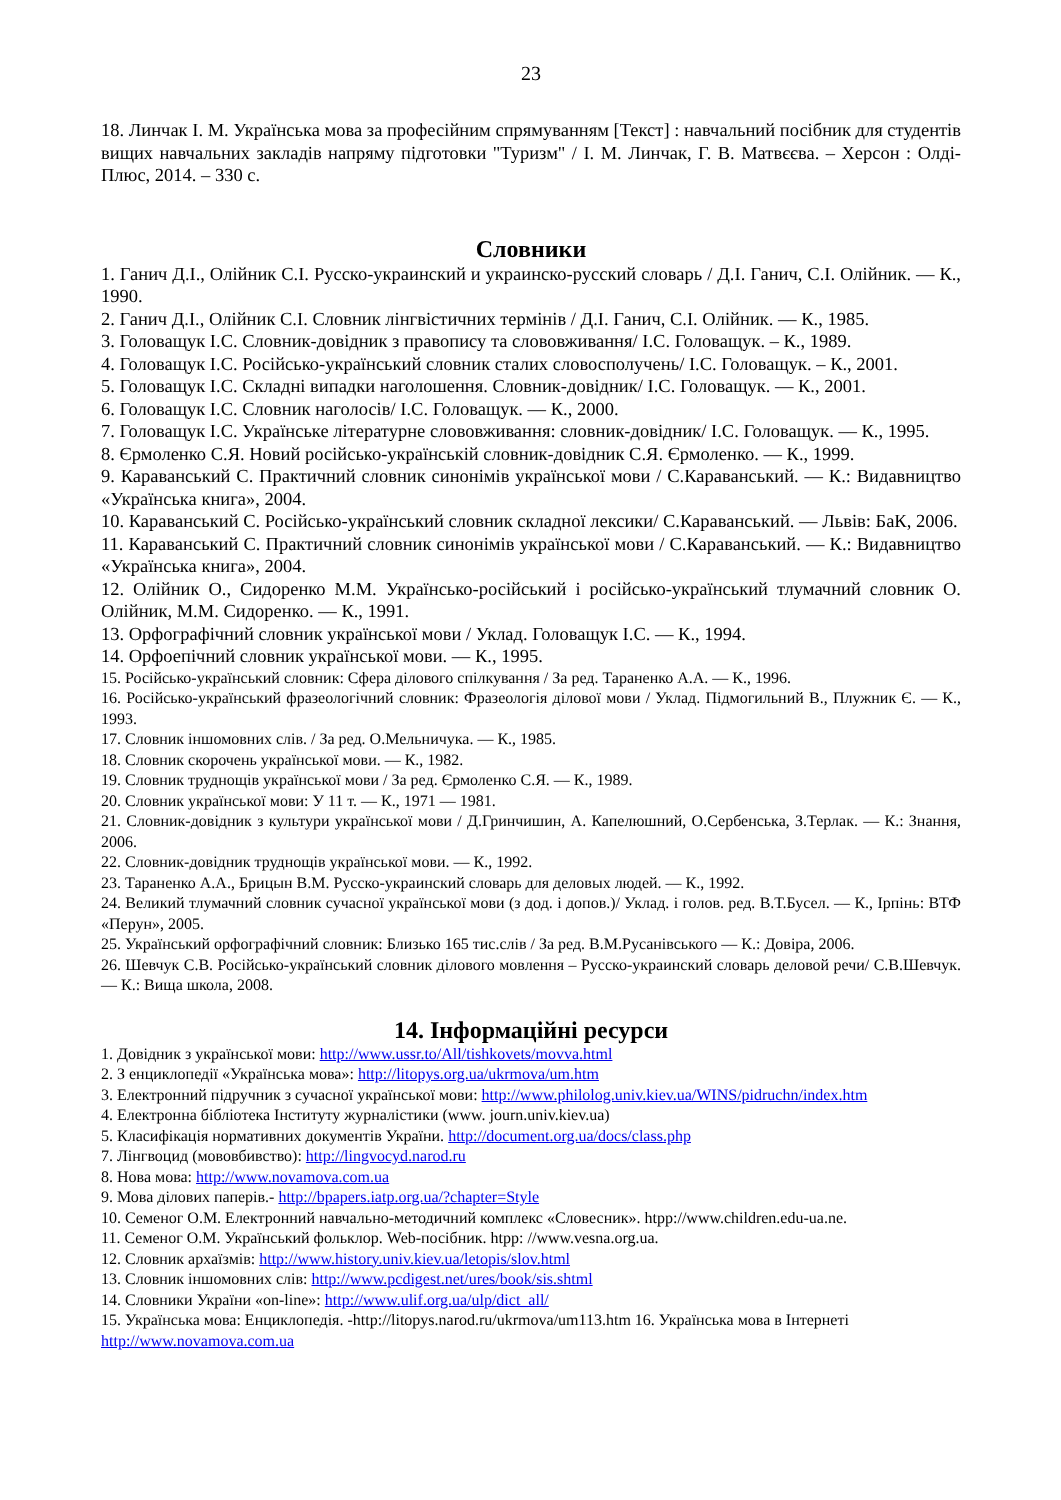23
18. Линчак І. М. Українська мова за професійним спрямуванням [Текст] : навчальний посібник для студентів вищих навчальних закладів напряму підготовки "Туризм" / І. М. Линчак, Г. В. Матвєєва. – Херсон : Олді-Плюс, 2014. – 330 с.
Словники
1. Ганич Д.І., Олійник С.І. Русско-украинский и украинско-русский словарь / Д.І. Ганич, С.І. Олійник. — К., 1990.
2. Ганич Д.І., Олійник С.І. Словник лінгвістичних термінів / Д.І. Ганич, С.І. Олійник. — К., 1985.
3. Головащук І.С. Словник-довідник з правопису та слововживання/ І.С. Головащук. – К., 1989.
4. Головащук І.С. Російсько-український словник сталих словосполучень/ І.С. Головащук. – К., 2001.
5. Головащук І.С. Складні випадки наголошення. Словник-довідник/ І.С. Головащук. — К., 2001.
6. Головащук І.С. Словник наголосів/ І.С. Головащук. — К., 2000.
7. Головащук І.С. Українське літературне слововживання: словник-довідник/ І.С. Головащук. — К., 1995.
8. Єрмоленко С.Я. Новий російсько-українській словник-довідник С.Я. Єрмоленко. — К., 1999.
9. Караванський С. Практичний словник синонімів української мови / С.Караванський. — К.: Видавництво «Українська книга», 2004.
10. Караванський С. Російсько-український словник складної лексики/ С.Караванський. — Львів: БаК, 2006.
11. Караванський С. Практичний словник синонімів української мови / С.Караванський. — К.: Видавництво «Українська книга», 2004.
12. Олійник О., Сидоренко М.М. Українсько-російський і російсько-український тлумачний словник О. Олійник, М.М. Сидоренко. — К., 1991.
13. Орфографічний словник української мови / Уклад. Головащук І.С. — К., 1994.
14. Орфоепічний словник української мови. — К., 1995.
15. Російсько-український словник: Сфера ділового спілкування / За ред. Тараненко А.А. — К., 1996.
16. Російсько-український фразеологічний словник: Фразеологія ділової мови / Уклад. Підмогильний В., Плужник Є. — К., 1993.
17. Словник іншомовних слів. / За ред. О.Мельничука. — К., 1985.
18. Словник скорочень української мови. — К., 1982.
19. Словник труднощів української мови / За ред. Єрмоленко С.Я. — К., 1989.
20. Словник української мови: У 11 т. — К., 1971 — 1981.
21. Словник-довідник з культури української мови / Д.Гринчишин, А. Капелюшний, О.Сербенська, З.Терлак. — К.: Знання, 2006.
22. Словник-довідник труднощів української мови. — К., 1992.
23. Тараненко А.А., Брицын В.М. Русско-украинский словарь для деловых людей. — К., 1992.
24. Великий тлумачний словник сучасної української мови (з дод. і допов.)/ Уклад. і голов. ред. В.Т.Бусел. — К., Ірпінь: ВТФ «Перун», 2005.
25. Український орфографічний словник: Близько 165 тис.слів / За ред. В.М.Русанівського — К.: Довіра, 2006.
26. Шевчук С.В. Російсько-український словник ділового мовлення – Русско-украинский словарь деловой речи/ С.В.Шевчук. — К.: Вища школа, 2008.
14. Інформаційні ресурси
1. Довідник з української мови: http://www.ussr.to/All/tishkovets/movva.html
2. З енциклопедії «Українська мова»: http://litopys.org.ua/ukrmova/um.htm
3. Електронний підручник з сучасної української мови: http://www.philolog.univ.kiev.ua/WINS/pidruchn/index.htm
4. Електронна бібліотека Інституту журналістики (www. journ.univ.kiev.ua)
5. Класифікація нормативних документів України. http://document.org.ua/docs/class.php
7. Лінгвоцид (мововбивство): http://lingvocyd.narod.ru
8. Нова мова: http://www.novamova.com.ua
9. Мова ділових паперів.- http://bpapers.iatp.org.ua/?chapter=Style
10. Семеног О.М. Електронний навчально-методичний комплекс «Словесник». htpp://www.children.edu-ua.ne.
11. Семеног О.М. Український фольклор. Web-посібник. htpp: //www.vesna.org.ua.
12. Словник архаїзмів: http://www.history.univ.kiev.ua/letopis/slov.html
13. Словник іншомовних слів: http://www.pcdigest.net/ures/book/sis.shtml
14. Словники України «on-line»: http://www.ulif.org.ua/ulp/dict_all/
15. Українська мова: Енциклопедія. -http://litopys.narod.ru/ukrmova/um113.htm 16. Українська мова в Інтернеті http://www.novamova.com.ua